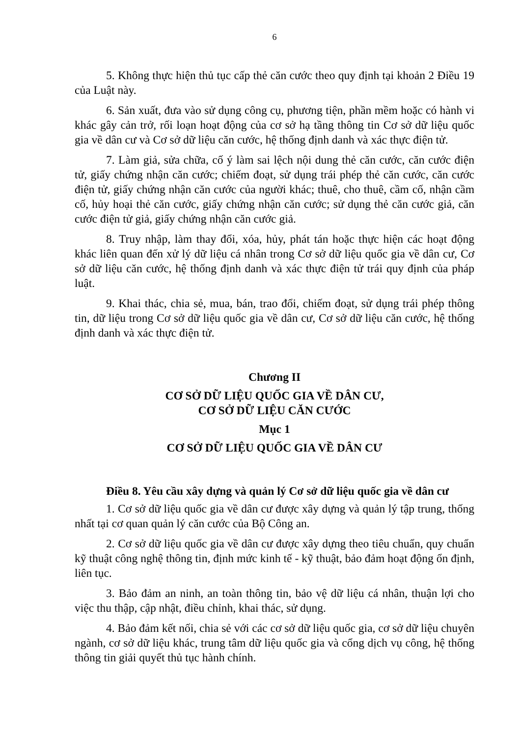6
5. Không thực hiện thủ tục cấp thẻ căn cước theo quy định tại khoản 2 Điều 19 của Luật này.
6. Sản xuất, đưa vào sử dụng công cụ, phương tiện, phần mềm hoặc có hành vi khác gây cản trở, rối loạn hoạt động của cơ sở hạ tầng thông tin Cơ sở dữ liệu quốc gia về dân cư và Cơ sở dữ liệu căn cước, hệ thống định danh và xác thực điện tử.
7. Làm giả, sửa chữa, cố ý làm sai lệch nội dung thẻ căn cước, căn cước điện tử, giấy chứng nhận căn cước; chiếm đoạt, sử dụng trái phép thẻ căn cước, căn cước điện tử, giấy chứng nhận căn cước của người khác; thuê, cho thuê, cầm cố, nhận cầm cố, hủy hoại thẻ căn cước, giấy chứng nhận căn cước; sử dụng thẻ căn cước giả, căn cước điện tử giả, giấy chứng nhận căn cước giả.
8. Truy nhập, làm thay đổi, xóa, hủy, phát tán hoặc thực hiện các hoạt động khác liên quan đến xử lý dữ liệu cá nhân trong Cơ sở dữ liệu quốc gia về dân cư, Cơ sở dữ liệu căn cước, hệ thống định danh và xác thực điện tử trái quy định của pháp luật.
9. Khai thác, chia sẻ, mua, bán, trao đổi, chiếm đoạt, sử dụng trái phép thông tin, dữ liệu trong Cơ sở dữ liệu quốc gia về dân cư, Cơ sở dữ liệu căn cước, hệ thống định danh và xác thực điện tử.
Chương II
CƠ SỞ DỮ LIỆU QUỐC GIA VỀ DÂN CƯ,
CƠ SỞ DỮ LIỆU CĂN CƯỚC
Mục 1
CƠ SỞ DỮ LIỆU QUỐC GIA VỀ DÂN CƯ
Điều 8. Yêu cầu xây dựng và quản lý Cơ sở dữ liệu quốc gia về dân cư
1. Cơ sở dữ liệu quốc gia về dân cư được xây dựng và quản lý tập trung, thống nhất tại cơ quan quản lý căn cước của Bộ Công an.
2. Cơ sở dữ liệu quốc gia về dân cư được xây dựng theo tiêu chuẩn, quy chuẩn kỹ thuật công nghệ thông tin, định mức kinh tế - kỹ thuật, bảo đảm hoạt động ổn định, liên tục.
3. Bảo đảm an ninh, an toàn thông tin, bảo vệ dữ liệu cá nhân, thuận lợi cho việc thu thập, cập nhật, điều chỉnh, khai thác, sử dụng.
4. Bảo đảm kết nối, chia sẻ với các cơ sở dữ liệu quốc gia, cơ sở dữ liệu chuyên ngành, cơ sở dữ liệu khác, trung tâm dữ liệu quốc gia và cổng dịch vụ công, hệ thống thông tin giải quyết thủ tục hành chính.